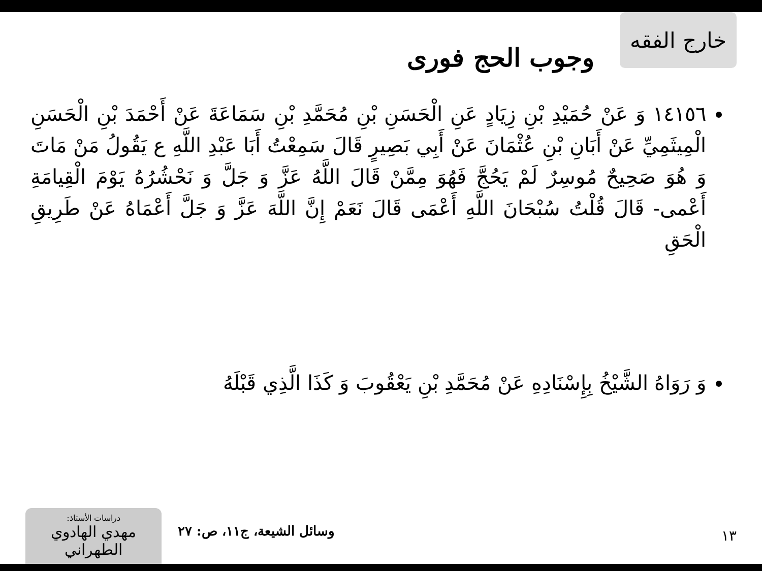خارج الفقه
وجوب الحج فوری
١٤١٥٦ وَ عَنْ حُمَيْدِ بْنِ زِيَادٍ عَنِ الْحَسَنِ بْنِ مُحَمَّدِ بْنِ سَمَاعَةَ عَنْ أَحْمَدَ بْنِ الْحَسَنِ الْمِيثَمِيِّ عَنْ أَبَانِ بْنِ عُثْمَانَ عَنْ أَبِي بَصِيرٍ قَالَ سَمِعْتُ أَبَا عَبْدِ اللَّهِ ع يَقُولُ مَنْ مَاتَ وَ هُوَ صَحِيحٌ مُوسِرٌ لَمْ يَحُجَّ فَهُوَ مِمَّنْ قَالَ اللَّهُ عَزَّ وَ جَلَّ وَ نَحْشُرُهُ يَوْمَ الْقِيامَةِ أَعْمى- قَالَ قُلْتُ سُبْحَانَ اللَّهِ أَعْمَى قَالَ نَعَمْ إِنَّ اللَّهَ عَزَّ وَ جَلَّ أَعْمَاهُ عَنْ طَرِيقِ الْحَقِ
وَ رَوَاهُ الشَّيْخُ بِإِسْنَادِهِ عَنْ مُحَمَّدِ بْنِ يَعْقُوبَ وَ كَذَا الَّذِي قَبْلَهُ
١٣ وسائل الشيعة، ج١١، ص: ٢٧
دراسات الأستاذ:
مهدي الهادوي الطهراني